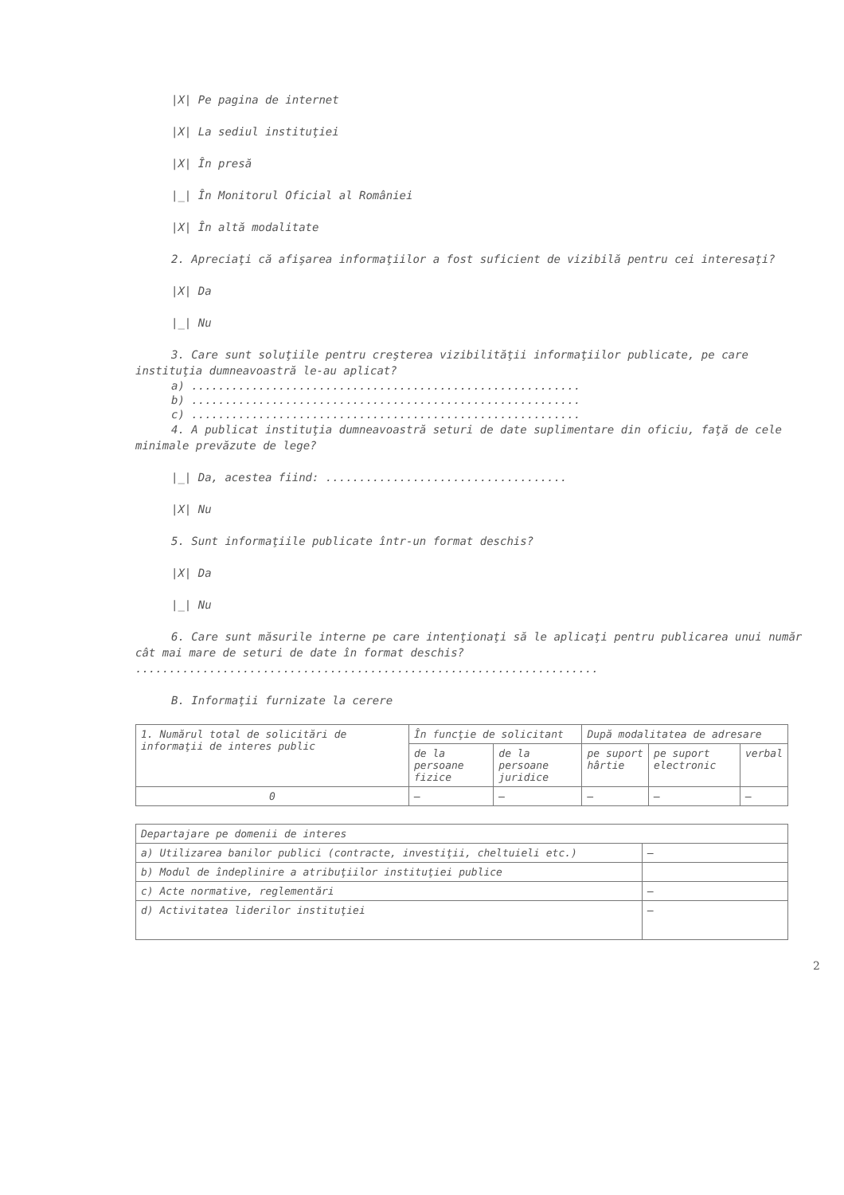|X| Pe pagina de internet
|X| La sediul instituţiei
|X| În presă
|_| În Monitorul Oficial al României
|X| În altă modalitate
2. Apreciaţi că afişarea informaţiilor a fost suficient de vizibilă pentru cei interesaţi?
|X| Da
|_| Nu
3. Care sunt soluţiile pentru creşterea vizibilităţii informaţiilor publicate, pe care instituţia dumneavoastră le-au aplicat?
a) ..........................................................
b) ..........................................................
c) ..........................................................
4. A publicat instituţia dumneavoastră seturi de date suplimentare din oficiu, faţă de cele minimale prevăzute de lege?
|_| Da, acestea fiind: ....................................
|X| Nu
5. Sunt informaţiile publicate într-un format deschis?
|X| Da
|_| Nu
6. Care sunt măsurile interne pe care intenţionaţi să le aplicaţi pentru publicarea unui număr cât mai mare de seturi de date în format deschis?
.....................................................................
B. Informaţii furnizate la cerere
| 1. Numărul total de solicitări de informaţii de interes public | În funcţie de solicitant | | După modalitatea de adresare | | |
| | de la persoane fizice | de la persoane juridice | pe suport hârtie | pe suport electronic | verbal |
| 0 | — | — | — | — | — |
| Departajare pe domenii de interes | |
| a) Utilizarea banilor publici (contracte, investiţii, cheltuieli etc.) | — |
| b) Modul de îndeplinire a atribuţiilor instituţiei publice | |
| c) Acte normative, reglementări | — |
| d) Activitatea liderilor instituţiei | — |
2